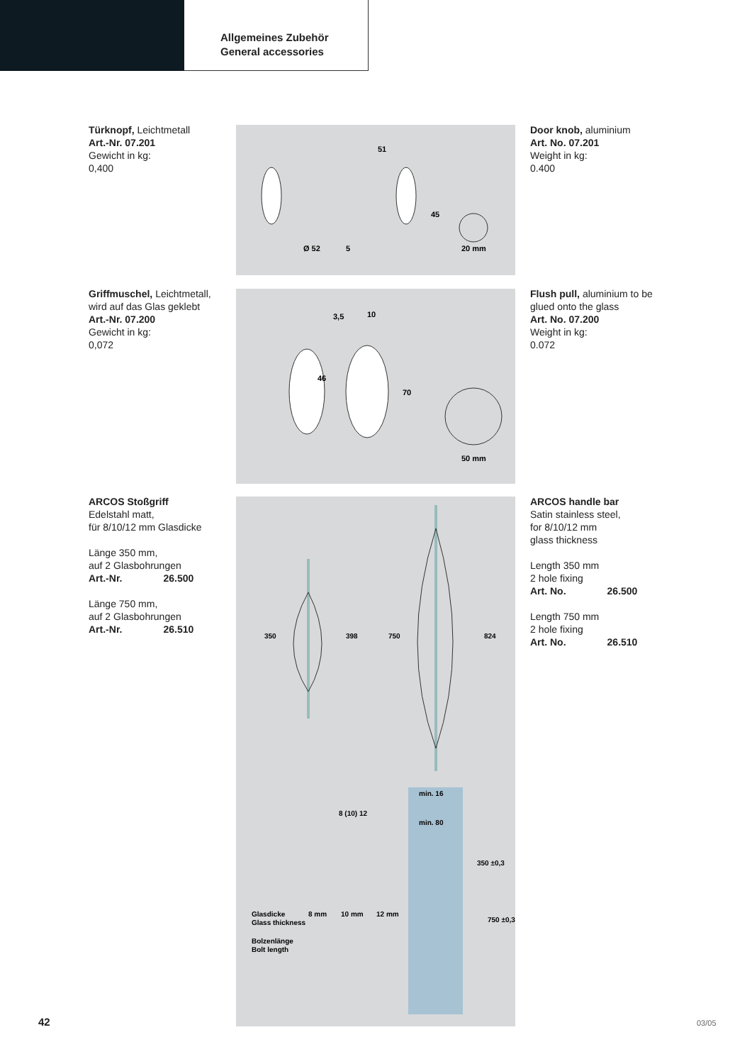Allgemeines Zubehör
General accessories
Türknopf, Leichtmetall
Art.-Nr. 07.201
Gewicht in kg:
0,400
51
45
Ø 52
5
20 mm
Door knob, aluminium
Art. No. 07.201
Weight in kg:
0.400
Griffmuschel, Leichtmetall, wird auf das Glas geklebt
Art.-Nr. 07.200
Gewicht in kg:
0,072
3,5
10
70
46
50 mm
Flush pull, aluminium to be glued onto the glass
Art. No. 07.200
Weight in kg:
0.072
ARCOS Stoßgriff
Edelstahl matt,
für 8/10/12 mm Glasdicke
Länge 350 mm,
auf 2 Glasbohrungen
Art.-Nr. 26.500
Länge 750 mm,
auf 2 Glasbohrungen
Art.-Nr. 26.510
350
398
750
824
min. 16
min. 80
350 ±0,3
750 ±0,3
8 (10) 12
Glasdicke
Glass thickness
Bolzenlänge
Bolt length
8 mm
10 mm
12 mm
ARCOS handle bar
Satin stainless steel,
for 8/10/12 mm
glass thickness
Length 350 mm
2 hole fixing
Art. No. 26.500
Length 750 mm
2 hole fixing
Art. No. 26.510
42 03/05